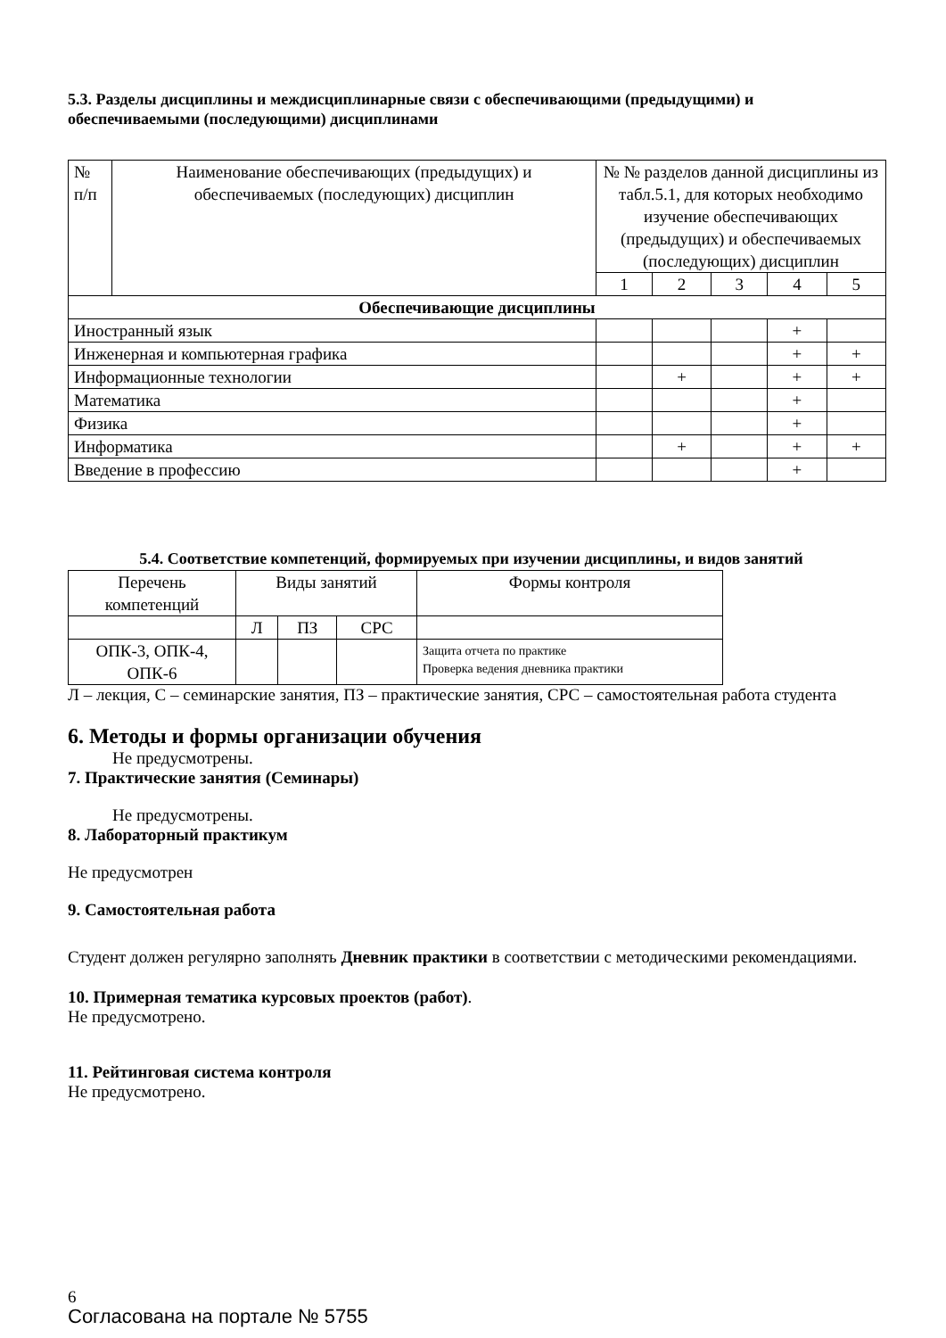5.3. Разделы дисциплины и междисциплинарные связи с обеспечивающими (предыдущими) и обеспечиваемыми (последующими) дисциплинами
| № п/п | Наименование обеспечивающих (предыдущих) и обеспечиваемых (последующих) дисциплин | № № разделов данной дисциплины из табл.5.1, для которых необходимо изучение обеспечивающих (предыдущих) и обеспечиваемых (последующих) дисциплин | | | | |
| --- | --- | --- | --- | --- | --- | --- |
| | | 1 | 2 | 3 | 4 | 5 |
| Обеспечивающие дисциплины | | | | | | |
| Иностранный язык | | | | | + | |
| Инженерная и компьютерная графика | | | | | + | + |
| Информационные технологии | | | + | | + | + |
| Математика | | | | | + | |
| Физика | | | | | + | |
| Информатика | | | + | | + | + |
| Введение в профессию | | | | | + | |
5.4. Соответствие компетенций, формируемых при изучении дисциплины, и видов занятий
| Перечень компетенций | Виды занятий | | | Формы контроля |
| --- | --- | --- | --- | --- |
| | Л | ПЗ | СРС | |
| ОПК-3, ОПК-4, ОПК-6 | | | | Защита отчета по практике Проверка ведения дневника практики |
Л – лекция, С – семинарские занятия, ПЗ – практические занятия, СРС – самостоятельная работа студента
6. Методы и формы организации обучения
Не предусмотрены.
7. Практические занятия (Семинары)
Не предусмотрены.
8. Лабораторный практикум
Не предусмотрен
9. Самостоятельная работа
Студент должен регулярно заполнять Дневник практики в соответствии с методическими рекомендациями.
10. Примерная тематика курсовых проектов (работ).
Не предусмотрено.
11. Рейтинговая система контроля
Не предусмотрено.
6
Согласована на портале № 5755